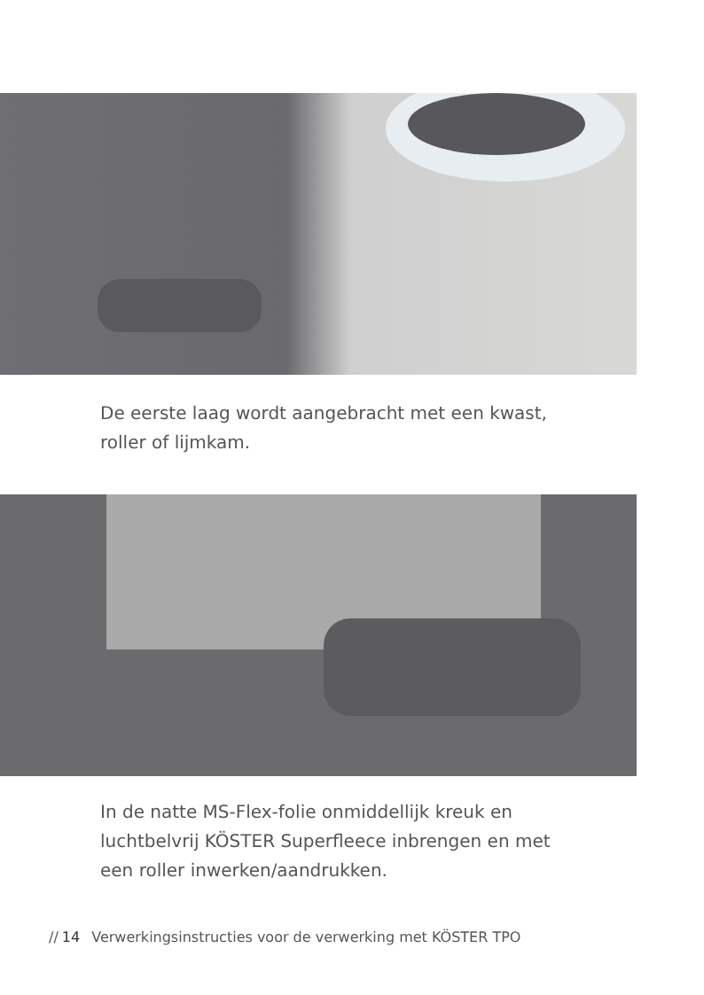De eerste laag wordt aangebracht met een kwast,
roller of lijmkam.
In de natte MS-Flex-folie onmiddellijk kreuk en
luchtbelvrij KÖSTER Superfleece inbrengen en met
een roller inwerken/aandrukken.
// 14 Verwerkingsinstructies voor de verwerking met KÖSTER TPO